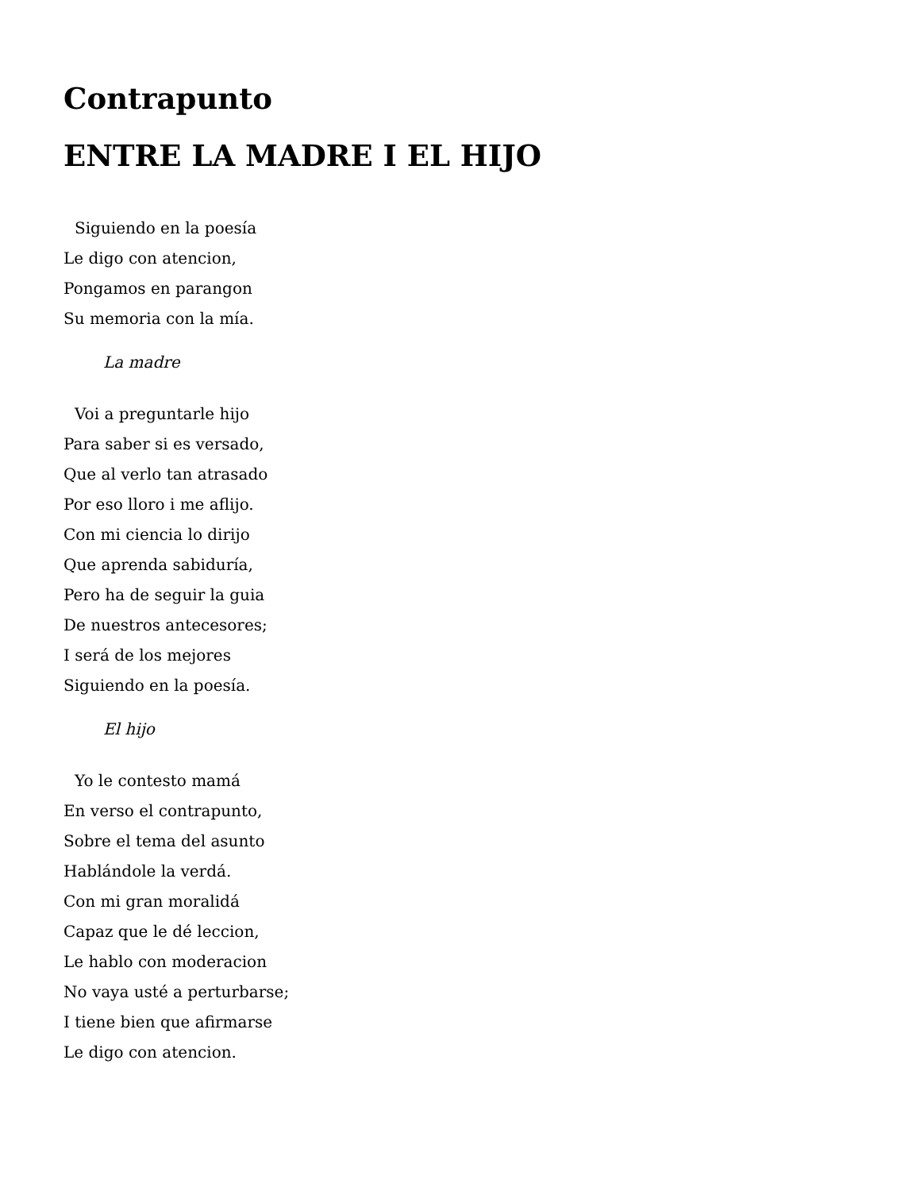Contrapunto
ENTRE LA MADRE I EL HIJO
Siguiendo en la poesía
Le digo con atencion,
Pongamos en parangon
Su memoria con la mía.
La madre
Voi a preguntarle hijo
Para saber si es versado,
Que al verlo tan atrasado
Por eso lloro i me aflijo.
Con mi ciencia lo dirijo
Que aprenda sabiduría,
Pero ha de seguir la guia
De nuestros antecesores;
I será de los mejores
Siguiendo en la poesía.
El hijo
Yo le contesto mamá
En verso el contrapunto,
Sobre el tema del asunto
Hablándole la verdá.
Con mi gran moralidá
Capaz que le dé leccion,
Le hablo con moderacion
No vaya usté a perturbarse;
I tiene bien que afirmarse
Le digo con atencion.